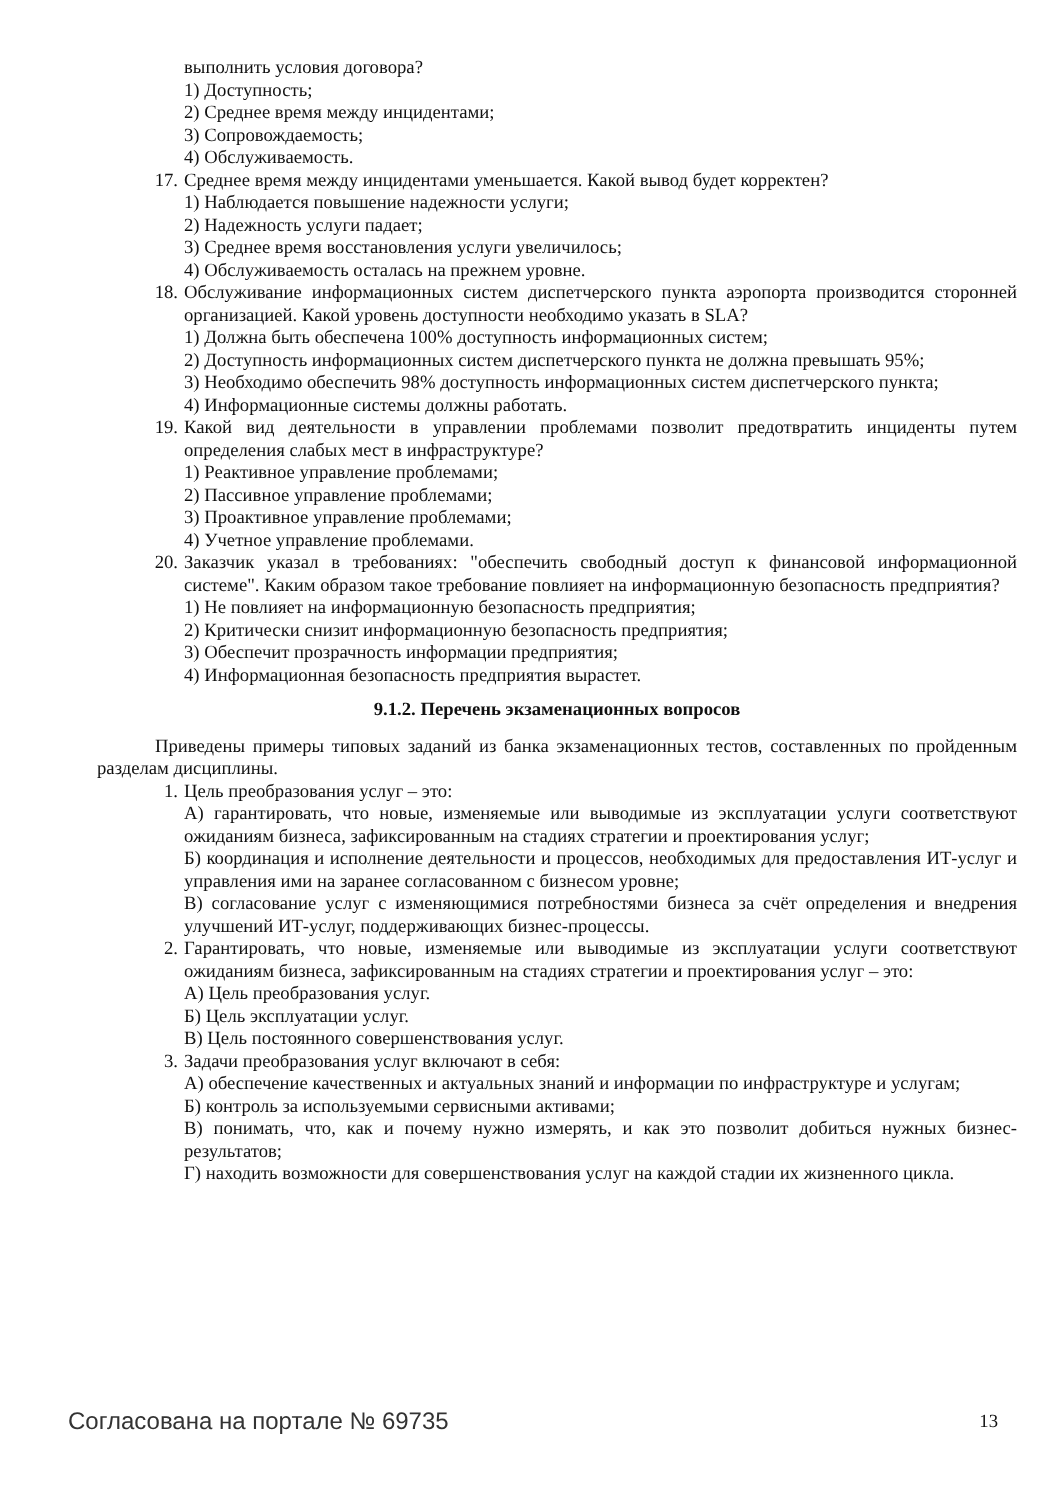выполнить условия договора?
1) Доступность;
2) Среднее время между инцидентами;
3) Сопровождаемость;
4) Обслуживаемость.
17. Среднее время между инцидентами уменьшается. Какой вывод будет корректен?
1) Наблюдается повышение надежности услуги;
2) Надежность услуги падает;
3) Среднее время восстановления услуги увеличилось;
4) Обслуживаемость осталась на прежнем уровне.
18. Обслуживание информационных систем диспетчерского пункта аэропорта производится сторонней организацией. Какой уровень доступности необходимо указать в SLA?
1) Должна быть обеспечена 100% доступность информационных систем;
2) Доступность информационных систем диспетчерского пункта не должна превышать 95%;
3) Необходимо обеспечить 98% доступность информационных систем диспетчерского пункта;
4) Информационные системы должны работать.
19. Какой вид деятельности в управлении проблемами позволит предотвратить инциденты путем определения слабых мест в инфраструктуре?
1) Реактивное управление проблемами;
2) Пассивное управление проблемами;
3) Проактивное управление проблемами;
4) Учетное управление проблемами.
20. Заказчик указал в требованиях: "обеспечить свободный доступ к финансовой информационной системе". Каким образом такое требование повлияет на информационную безопасность предприятия?
1) Не повлияет на информационную безопасность предприятия;
2) Критически снизит информационную безопасность предприятия;
3) Обеспечит прозрачность информации предприятия;
4) Информационная безопасность предприятия вырастет.
9.1.2. Перечень экзаменационных вопросов
Приведены примеры типовых заданий из банка экзаменационных тестов, составленных по пройденным разделам дисциплины.
1. Цель преобразования услуг – это:
А) гарантировать, что новые, изменяемые или выводимые из эксплуатации услуги соответствуют ожиданиям бизнеса, зафиксированным на стадиях стратегии и проектирования услуг;
Б) координация и исполнение деятельности и процессов, необходимых для предоставления ИТ-услуг и управления ими на заранее согласованном с бизнесом уровне;
В) согласование услуг с изменяющимися потребностями бизнеса за счёт определения и внедрения улучшений ИТ-услуг, поддерживающих бизнес-процессы.
2. Гарантировать, что новые, изменяемые или выводимые из эксплуатации услуги соответствуют ожиданиям бизнеса, зафиксированным на стадиях стратегии и проектирования услуг – это:
А) Цель преобразования услуг.
Б) Цель эксплуатации услуг.
В) Цель постоянного совершенствования услуг.
3. Задачи преобразования услуг включают в себя:
А) обеспечение качественных и актуальных знаний и информации по инфраструктуре и услугам;
Б) контроль за используемыми сервисными активами;
В) понимать, что, как и почему нужно измерять, и как это позволит добиться нужных бизнес-результатов;
Г) находить возможности для совершенствования услуг на каждой стадии их жизненного цикла.
Согласована на портале № 69735 13